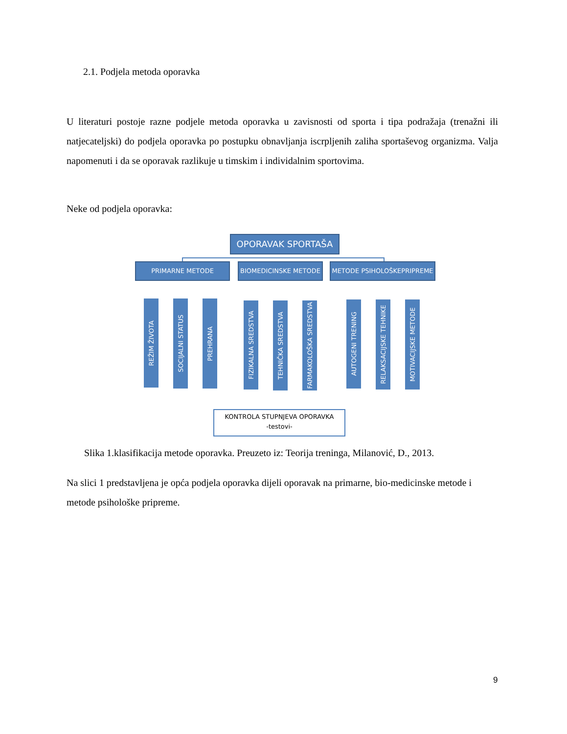2.1. Podjela metoda oporavka
U literaturi postoje razne podjele metoda oporavka u zavisnosti od sporta i tipa podražaja (trenažni ili natjecateljski) do podjela oporavka po postupku obnavljanja iscrpljenih zaliha sportaševog organizma. Valja napomenuti i da se oporavak razlikuje u timskim i individalnim sportovima.
Neke od podjela oporavka:
OPORAVAK SPORTAŠA
PRIMARNE METODE BIOMEDICINSKE METODE METODE PSIHOLOŠKEPRIPREME
REŽIM ŽIVOTA
SOCIJALNI STATUS
PREHRANA
FIZIKALNA SREDSTVA
TEHNIČKA SREDSTVA
FARMAKOLOŠKA SREDSTVA
AUTOGENI TRENING
RELAKSACIJSKE TEHNIKE
MOTIVACIJSKE METODE
KONTROLA STUPNJEVA OPORAVKA
-testovi-
Slika 1.klasifikacija metode oporavka. Preuzeto iz: Teorija treninga, Milanović, D., 2013.
Na slici 1 predstavljena je opća podjela oporavka dijeli oporavak na primarne, bio-medicinske metode i metode psihološke pripreme.
9